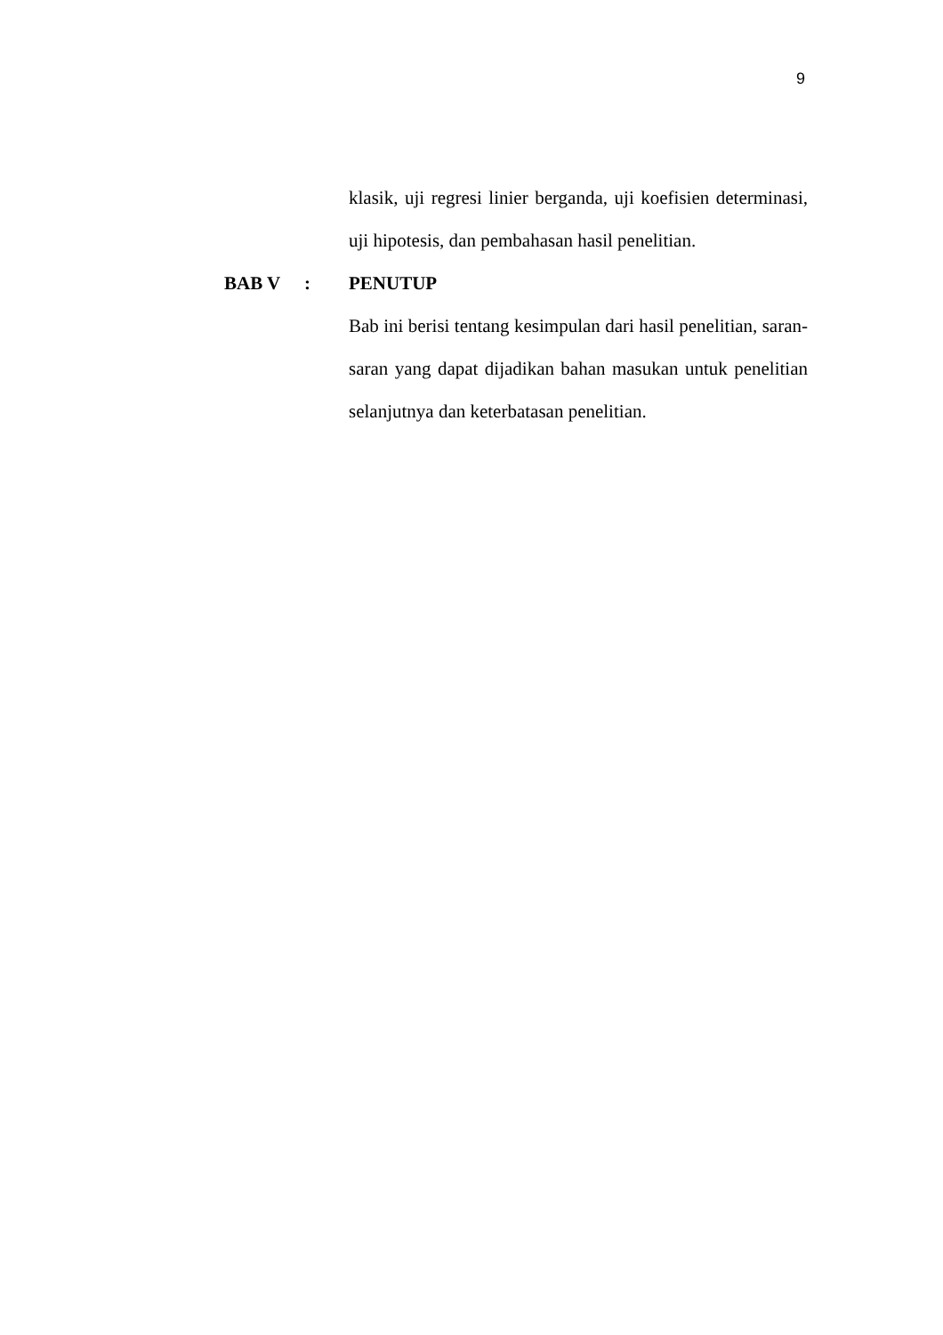9
klasik, uji regresi linier berganda, uji koefisien determinasi, uji hipotesis, dan pembahasan hasil penelitian.
BAB V :
PENUTUP
Bab ini berisi tentang kesimpulan dari hasil penelitian, saran-saran yang dapat dijadikan bahan masukan untuk penelitian selanjutnya dan keterbatasan penelitian.